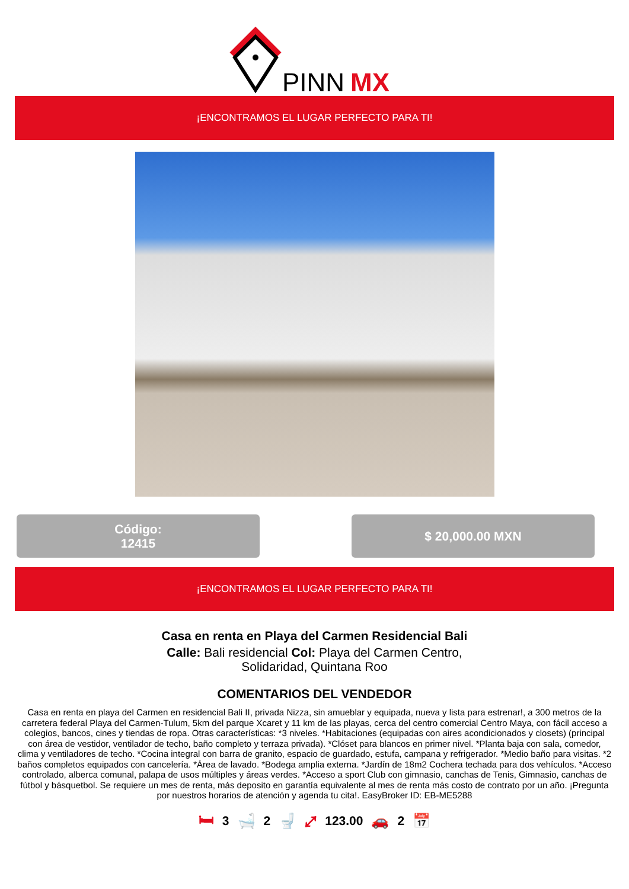PINN
MX
¡ENCONTRAMOS EL LUGAR PERFECTO PARA TI!
Código:
12415
$ 20,000.00 MXN
¡ENCONTRAMOS EL LUGAR PERFECTO PARA TI!
Casa en renta en Playa del Carmen Residencial Bali
Calle: Bali residencial Col: Playa del Carmen Centro, Solidaridad, Quintana Roo
COMENTARIOS DEL VENDEDOR
Casa en renta en playa del Carmen en residencial Bali II, privada Nizza, sin amueblar y equipada, nueva y lista para estrenar!, a 300 metros de la carretera federal Playa del Carmen-Tulum, 5km del parque Xcaret y 11 km de las playas, cerca del centro comercial Centro Maya, con fácil acceso a colegios, bancos, cines y tiendas de ropa. Otras características: *3 niveles. *Habitaciones (equipadas con aires acondicionados y closets) (principal con área de vestidor, ventilador de techo, baño completo y terraza privada). *Clóset para blancos en primer nivel. *Planta baja con sala, comedor, clima y ventiladores de techo. *Cocina integral con barra de granito, espacio de guardado, estufa, campana y refrigerador. *Medio baño para visitas. *2 baños completos equipados con cancelería. *Área de lavado. *Bodega amplia externa. *Jardín de 18m2 Cochera techada para dos vehículos. *Acceso controlado, alberca comunal, palapa de usos múltiples y áreas verdes. *Acceso a sport Club con gimnasio, canchas de Tenis, Gimnasio, canchas de fútbol y básquetbol. Se requiere un mes de renta, más deposito en garantía equivalente al mes de renta más costo de contrato por un año. ¡Pregunta por nuestros horarios de atención y agenda tu cita!. EasyBroker ID: EB-ME5288
🛏 3 🛁 2 🚽 ⤢ 123.00 🚗 2 📅